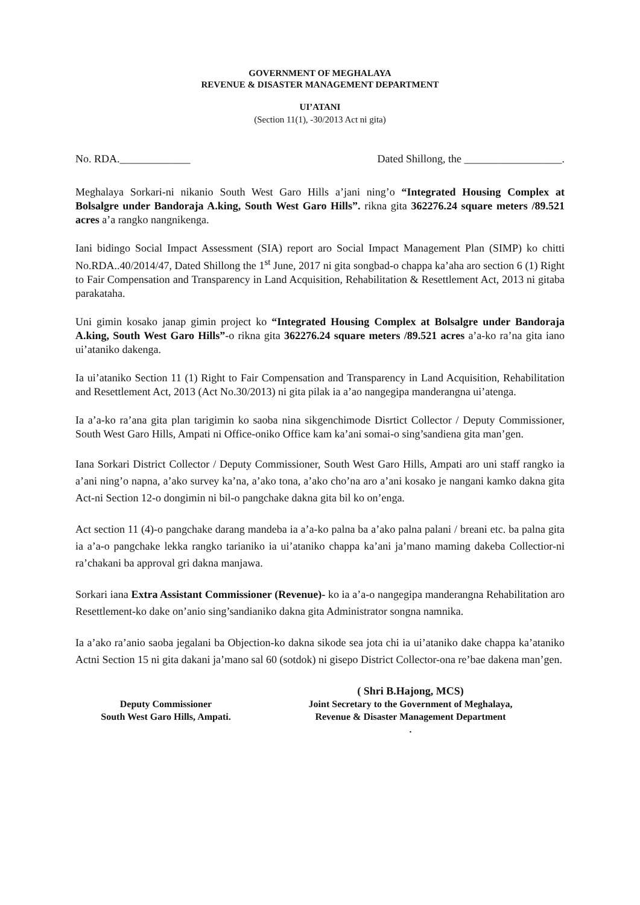GOVERNMENT OF MEGHALAYA
REVENUE & DISASTER MANAGEMENT DEPARTMENT
UI’ATANI
(Section 11(1), -30/2013 Act ni gita)
No. RDA._____________ Dated Shillong, the __________________.
Meghalaya Sorkari-ni nikanio South West Garo Hills a’jani ning’o “Integrated Housing Complex at Bolsalgre under Bandoraja A.king, South West Garo Hills”. rikna gita 362276.24 square meters /89.521 acres a’a rangko nangnikenga.
Iani bidingo Social Impact Assessment (SIA) report aro Social Impact Management Plan (SIMP) ko chitti No.RDA..40/2014/47, Dated Shillong the 1<sup>st</sup> June, 2017 ni gita songbad-o chappa ka’aha aro section 6 (1) Right to Fair Compensation and Transparency in Land Acquisition, Rehabilitation & Resettlement Act, 2013 ni gitaba parakataha.
Uni gimin kosako janap gimin project ko “Integrated Housing Complex at Bolsalgre under Bandoraja A.king, South West Garo Hills”-o rikna gita 362276.24 square meters /89.521 acres a’a-ko ra’na gita iano ui’ataniko dakenga.
Ia ui’ataniko Section 11 (1) Right to Fair Compensation and Transparency in Land Acquisition, Rehabilitation and Resettlement Act, 2013 (Act No.30/2013) ni gita pilak ia a’ao nangegipa manderangna ui’atenga.
Ia a’a-ko ra’ana gita plan tarigimin ko saoba nina sikgenchimode Disrtict Collector / Deputy Commissioner, South West Garo Hills, Ampati ni Office-oniko Office kam ka’ani somai-o sing’sandiena gita man’gen.
Iana Sorkari District Collector / Deputy Commissioner, South West Garo Hills, Ampati aro uni staff rangko ia a’ani ning’o napna, a’ako survey ka’na, a’ako tona, a’ako cho’na aro a’ani kosako je nangani kamko dakna gita Act-ni Section 12-o dongimin ni bil-o pangchake dakna gita bil ko on’enga.
Act section 11 (4)-o pangchake darang mandeba ia a’a-ko palna ba a’ako palna palani / breani etc. ba palna gita ia a’a-o pangchake lekka rangko tarianiko ia ui’ataniko chappa ka’ani ja’mano maming dakeba Collectior-ni ra’chakani ba approval gri dakna manjawa.
Sorkari iana Extra Assistant Commissioner (Revenue)- ko ia a’a-o nangegipa manderangna Rehabilitation aro Resettlement-ko dake on’anio sing’sandianiko dakna gita Administrator songna namnika.
Ia a’ako ra’anio saoba jegalani ba Objection-ko dakna sikode sea jota chi ia ui’ataniko dake chappa ka’ataniko Actni Section 15 ni gita dakani ja’mano sal 60 (sotdok) ni gisepo District Collector-ona re’bae dakena man’gen.
Deputy Commissioner
South West Garo Hills, Ampati.
( Shri B.Hajong, MCS)
Joint Secretary to the Government of Meghalaya,
Revenue & Disaster Management Department
.